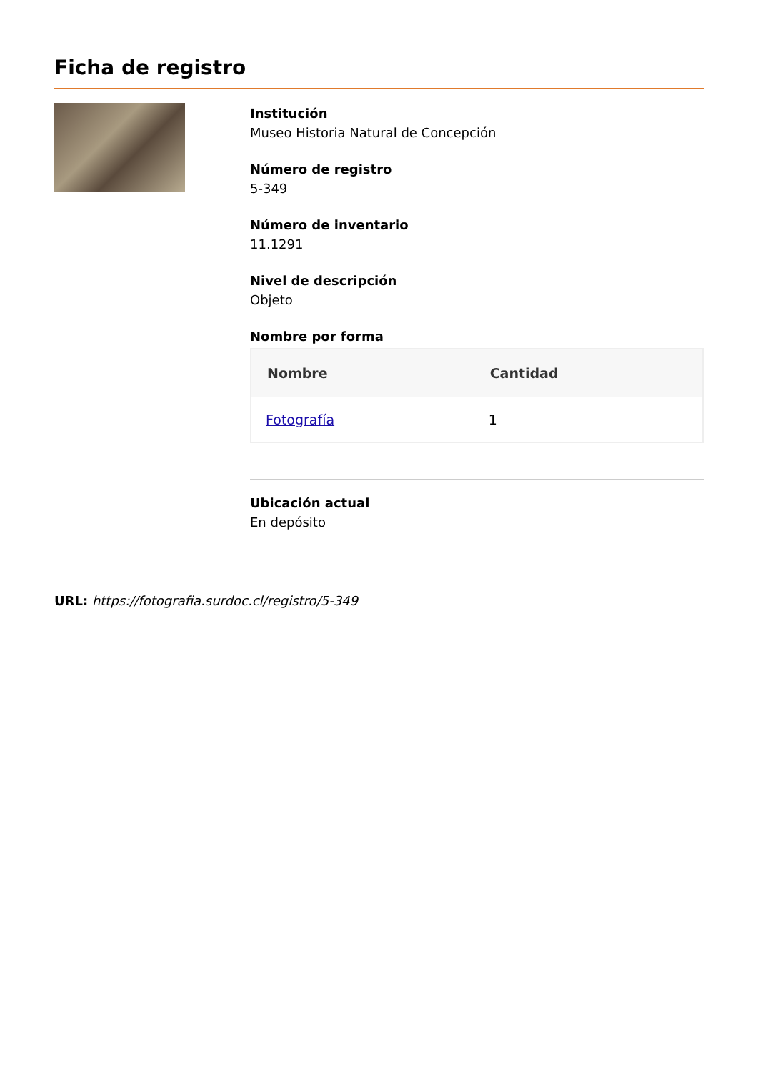Ficha de registro
Institución
Museo Historia Natural de Concepción
Número de registro
5-349
Número de inventario
11.1291
Nivel de descripción
Objeto
Nombre por forma
| Nombre | Cantidad |
| --- | --- |
| Fotografía | 1 |
Ubicación actual
En depósito
URL: https://fotografia.surdoc.cl/registro/5-349